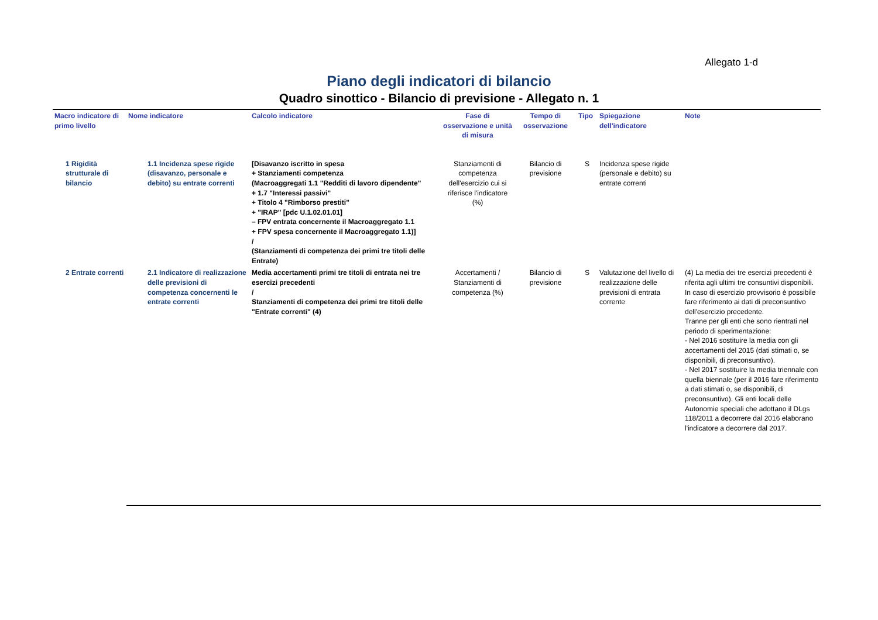Allegato 1-d
Piano degli indicatori di bilancio
Quadro sinottico - Bilancio di previsione - Allegato n. 1
| Macro indicatore di primo livello | Nome indicatore | Calcolo indicatore | Fase di osservazione e unità di misura | Tempo di osservazione | Tipo | Spiegazione dell'indicatore | Note |
| --- | --- | --- | --- | --- | --- | --- | --- |
| 1 Rigidità strutturale di bilancio | 1.1 Incidenza spese rigide (disavanzo, personale e debito) su entrate correnti | [Disavanzo iscritto in spesa + Stanziamenti competenza (Macroaggregati 1.1 "Redditi di lavoro dipendente" + 1.7 "Interessi passivi" + Titolo 4 "Rimborso prestiti" + "IRAP" [pdc U.1.02.01.01] – FPV entrata concernente il Macroaggregato 1.1 + FPV spesa concernente il Macroaggregato 1.1)] / (Stanziamenti di competenza dei primi tre titoli delle Entrate) | Stanziamenti di competenza dell'esercizio cui si riferisce l'indicatore (%) | Bilancio di previsione | S | Incidenza spese rigide (personale e debito) su entrate correnti | |
| 2 Entrate correnti | 2.1 Indicatore di realizzazione delle previsioni di competenza concernenti le entrate correnti | Media accertamenti primi tre titoli di entrata nei tre esercizi precedenti / Stanziamenti di competenza dei primi tre titoli delle "Entrate correnti" (4) | Accertamenti / Stanziamenti di competenza (%) | Bilancio di previsione | S | Valutazione del livello di realizzazione delle previsioni di entrata corrente | (4) La media dei tre esercizi precedenti è riferita agli ultimi tre consuntivi disponibili. In caso di esercizio provvisorio è possibile fare riferimento ai dati di preconsuntivo dell'esercizio precedente. Tranne per gli enti che sono rientrati nel periodo di sperimentazione: - Nel 2016 sostituire la media con gli accertamenti del 2015 (dati stimati o, se disponibili, di preconsuntivo). - Nel 2017 sostituire la media triennale con quella biennale (per il 2016 fare riferimento a dati stimati o, se disponibili, di preconsuntivo). Gli enti locali delle Autonomie speciali che adottano il DLgs 118/2011 a decorrere dal 2016 elaborano l'indicatore a decorrere dal 2017. |